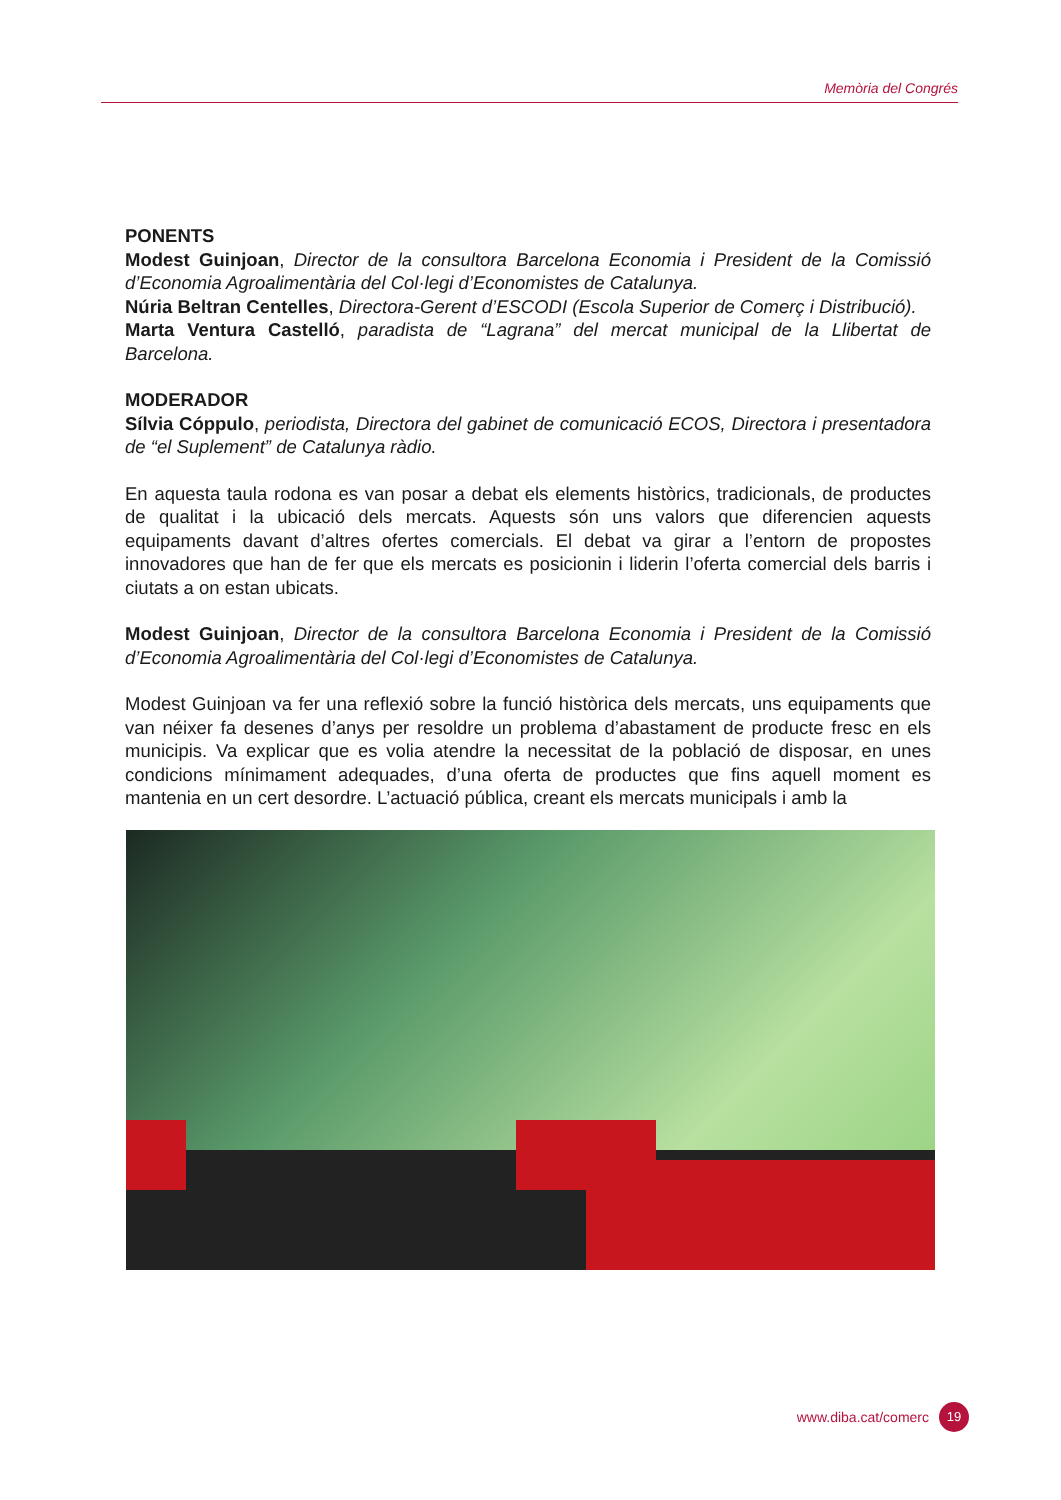Memòria del Congrés
PONENTS
Modest Guinjoan, Director de la consultora Barcelona Economia i President de la Comissió d’Economia Agroalimentària del Col·legi d’Economistes de Catalunya.
Núria Beltran Centelles, Directora-Gerent d’ESCODI (Escola Superior de Comerç i Distribució).
Marta Ventura Castelló, paradista de “Lagrana” del mercat municipal de la Llibertat de Barcelona.
MODERADOR
Sílvia Cóppulo, periodista, Directora del gabinet de comunicació ECOS, Directora i presentadora de “el Suplement” de Catalunya ràdio.
En aquesta taula rodona es van posar a debat els elements històrics, tradicionals, de productes de qualitat i la ubicació dels mercats. Aquests són uns valors que diferencien aquests equipaments davant d’altres ofertes comercials. El debat va girar a l’entorn de propostes innovadores que han de fer que els mercats es posicionin i liderin l’oferta comercial dels barris i ciutats a on estan ubicats.
Modest Guinjoan, Director de la consultora Barcelona Economia i President de la Comissió d’Economia Agroalimentària del Col·legi d’Economistes de Catalunya.
Modest Guinjoan va fer una reflexió sobre la funció històrica dels mercats, uns equipaments que van néixer fa desenes d’anys per resoldre un problema d’abastament de producte fresc en els municipis. Va explicar que es volia atendre la necessitat de la població de disposar, en unes condicions mínimament adequades, d’una oferta de productes que fins aquell moment es mantenia en un cert desordre. L’actuació pública, creant els mercats municipals i amb la
www.diba.cat/comerc
19